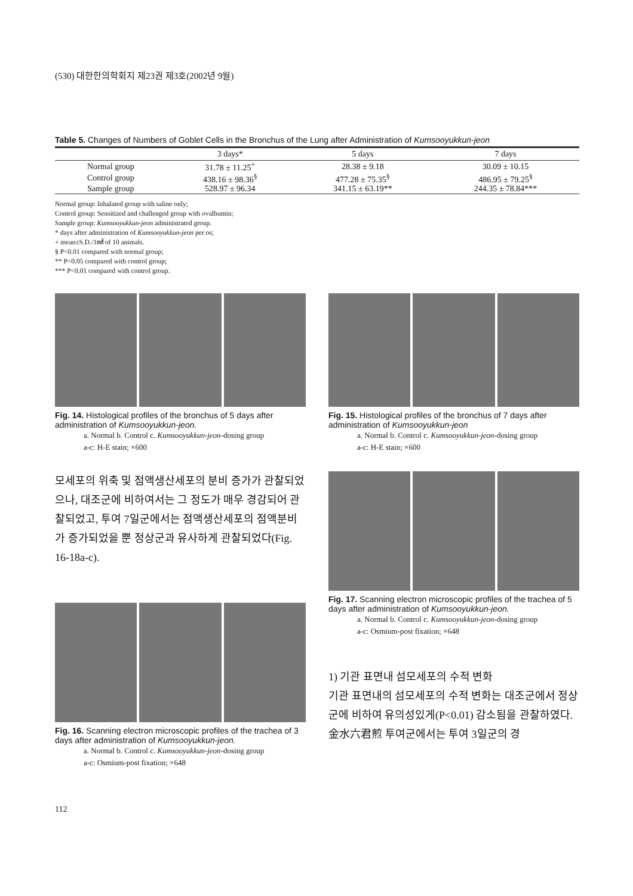(530) 대한한의학회지 제23권 제3호(2002년 9월)
Table 5. Changes of Numbers of Goblet Cells in the Bronchus of the Lung after Administration of Kumsooyukkun-jeon
| | 3 days* | 5 days | 7 days |
| --- | --- | --- | --- |
| Normal group | 31.78 ± 11.25<sup>+</sup> | 28.38 ± 9.18 | 30.09 ± 10.15 |
| Control group | 438.16 ± 98.36<sup>§</sup> | 477.28 ± 75.35<sup>§</sup> | 486.95 ± 79.25<sup>§</sup> |
| Sample group | 528.97 ± 96.34 | 341.15 ± 63.19** | 244.35 ± 78.84*** |
Normal group: Inhalated group with saline only;
Control group: Sensitized and challenged group with ovalbumin;
Sample group: Kumsooyukkun-jeon administrated group.
* days after administration of Kumsooyukkun-jeon per os;
+ mean±S.D./1㎟ of 10 animals.
§ P<0.01 compared with normal group;
** P<0.05 compared with control group;
*** P<0.01 compared with control group.
Fig. 14. Histological profiles of the bronchus of 5 days after administration of Kumsooyukkun-jeon.
a. Normal b. Control c. Kumsooyukkun-jeon-dosing group
a-c: H-E stain; ×600
Fig. 15. Histological profiles of the bronchus of 7 days after administration of Kumsooyukkun-jeon
a. Normal b. Control c. Kumsooyukkun-jeon-dosing group
a-c: H-E stain; ×600
모세포의 위축 및 점액생산세포의 분비 증가가 관찰되었으나, 대조군에 비하여서는 그 정도가 매우 경감되어 관찰되었고, 투여 7일군에서는 점액생산세포의 점액분비가 증가되었을 뿐 정상군과 유사하게 관찰되었다(Fig. 16-18a-c).
Fig. 16. Scanning electron microscopic profiles of the trachea of 3 days after administration of Kumsooyukkun-jeon.
a. Normal b. Control c. Kumsooyukkun-jeon-dosing group
a-c: Osmium-post fixation; ×648
Fig. 17. Scanning electron microscopic profiles of the trachea of 5 days after administration of Kumsooyukkun-jeon.
a. Normal b. Control c. Kumsooyukkun-jeon-dosing group
a-c: Osmium-post fixation; ×648
1) 기관 표면내 섬모세포의 수적 변화
기관 표면내의 섬모세포의 수적 변화는 대조군에서 정상군에 비하여 유의성있게(P<0.01) 감소됨을 관찰하였다. 金水六君煎 투여군에서는 투여 3일군의 경
112